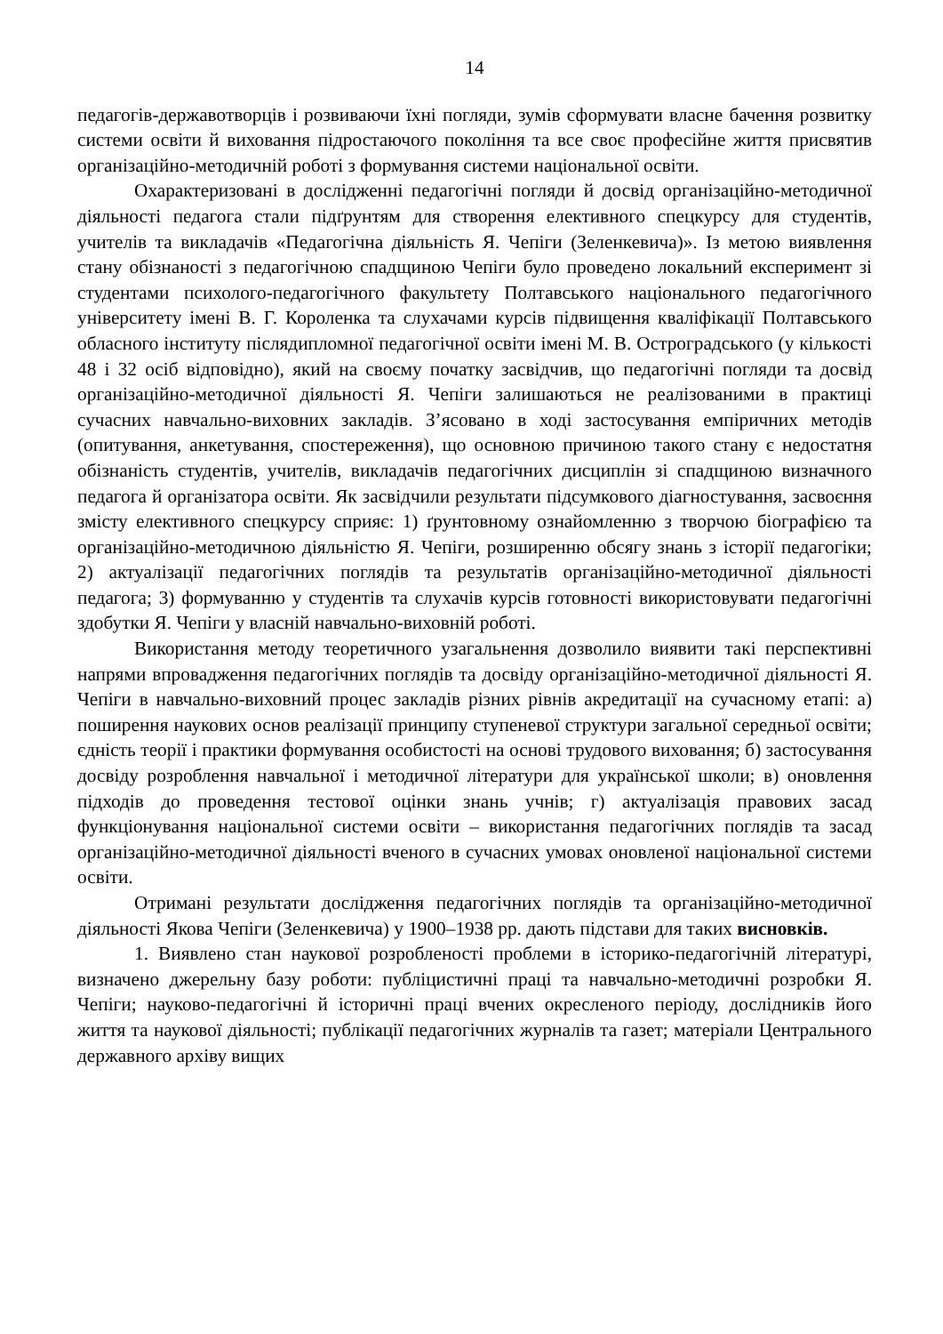14
педагогів-державотворців і розвиваючи їхні погляди, зумів сформувати власне бачення розвитку системи освіти й виховання підростаючого покоління та все своє професійне життя присвятив організаційно-методичній роботі з формування системи національної освіти.
Охарактеризовані в дослідженні педагогічні погляди й досвід організаційно-методичної діяльності педагога стали підґрунтям для створення елективного спецкурсу для студентів, учителів та викладачів «Педагогічна діяльність Я. Чепіги (Зеленкевича)». Із метою виявлення стану обізнаності з педагогічною спадщиною Чепіги було проведено локальний експеримент зі студентами психолого-педагогічного факультету Полтавського національного педагогічного університету імені В. Г. Короленка та слухачами курсів підвищення кваліфікації Полтавського обласного інституту післядипломної педагогічної освіти імені М. В. Остроградського (у кількості 48 і 32 осіб відповідно), який на своєму початку засвідчив, що педагогічні погляди та досвід організаційно-методичної діяльності Я. Чепіги залишаються не реалізованими в практиці сучасних навчально-виховних закладів. З’ясовано в ході застосування емпіричних методів (опитування, анкетування, спостереження), що основною причиною такого стану є недостатня обізнаність студентів, учителів, викладачів педагогічних дисциплін зі спадщиною визначного педагога й організатора освіти. Як засвідчили результати підсумкового діагностування, засвоєння змісту елективного спецкурсу сприяє: 1) ґрунтовному ознайомленню з творчою біографією та організаційно-методичною діяльністю Я. Чепіги, розширенню обсягу знань з історії педагогіки; 2) актуалізації педагогічних поглядів та результатів організаційно-методичної діяльності педагога; 3) формуванню у студентів та слухачів курсів готовності використовувати педагогічні здобутки Я. Чепіги у власній навчально-виховній роботі.
Використання методу теоретичного узагальнення дозволило виявити такі перспективні напрями впровадження педагогічних поглядів та досвіду організаційно-методичної діяльності Я. Чепіги в навчально-виховний процес закладів різних рівнів акредитації на сучасному етапі: а) поширення наукових основ реалізації принципу ступеневої структури загальної середньої освіти; єдність теорії і практики формування особистості на основі трудового виховання; б) застосування досвіду розроблення навчальної і методичної літератури для української школи; в) оновлення підходів до проведення тестової оцінки знань учнів; г) актуалізація правових засад функціонування національної системи освіти – використання педагогічних поглядів та засад організаційно-методичної діяльності вченого в сучасних умовах оновленої національної системи освіти.
Отримані результати дослідження педагогічних поглядів та організаційно-методичної діяльності Якова Чепіги (Зеленкевича) у 1900–1938 рр. дають підстави для таких висновків.
1. Виявлено стан наукової розробленості проблеми в історико-педагогічній літературі, визначено джерельну базу роботи: публіцистичні праці та навчально-методичні розробки Я. Чепіги; науково-педагогічні й історичні праці вчених окресленого періоду, дослідників його життя та наукової діяльності; публікації педагогічних журналів та газет; матеріали Центрального державного архіву вищих